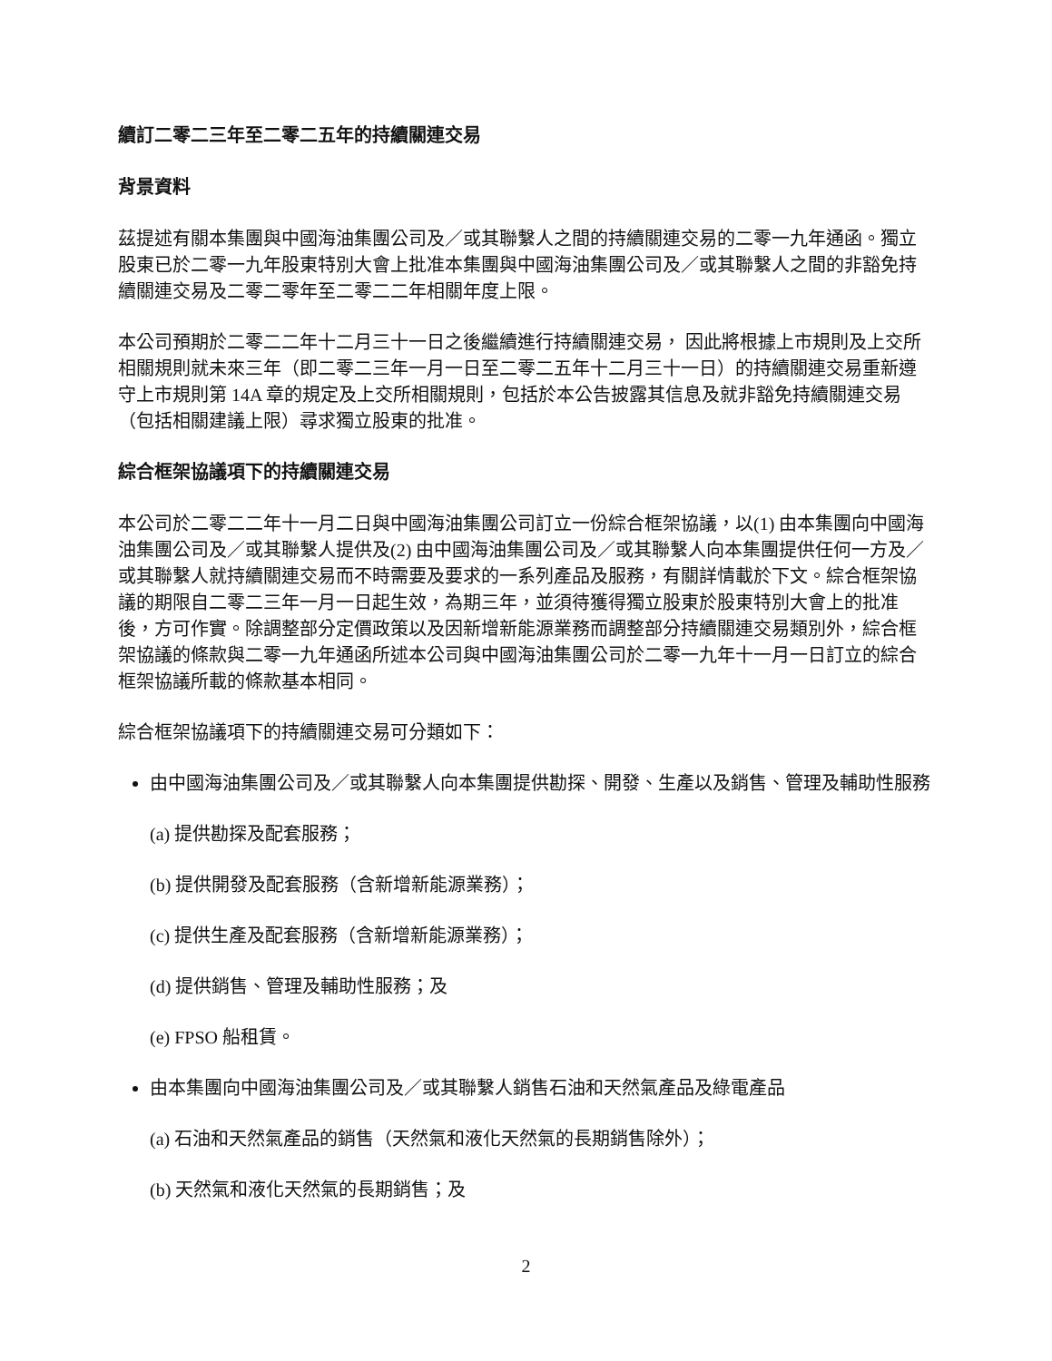續訂二零二三年至二零二五年的持續關連交易
背景資料
茲提述有關本集團與中國海油集團公司及／或其聯繫人之間的持續關連交易的二零一九年通函。獨立股東已於二零一九年股東特別大會上批准本集團與中國海油集團公司及／或其聯繫人之間的非豁免持續關連交易及二零二零年至二零二二年相關年度上限。
本公司預期於二零二二年十二月三十一日之後繼續進行持續關連交易， 因此將根據上市規則及上交所相關規則就未來三年（即二零二三年一月一日至二零二五年十二月三十一日）的持續關連交易重新遵守上市規則第 14A 章的規定及上交所相關規則，包括於本公告披露其信息及就非豁免持續關連交易（包括相關建議上限）尋求獨立股東的批准。
綜合框架協議項下的持續關連交易
本公司於二零二二年十一月二日與中國海油集團公司訂立一份綜合框架協議，以(1) 由本集團向中國海油集團公司及／或其聯繫人提供及(2) 由中國海油集團公司及／或其聯繫人向本集團提供任何一方及／或其聯繫人就持續關連交易而不時需要及要求的一系列產品及服務，有關詳情載於下文。綜合框架協議的期限自二零二三年一月一日起生效，為期三年，並須待獲得獨立股東於股東特別大會上的批准後，方可作實。除調整部分定價政策以及因新增新能源業務而調整部分持續關連交易類別外，綜合框架協議的條款與二零一九年通函所述本公司與中國海油集團公司於二零一九年十一月一日訂立的綜合框架協議所載的條款基本相同。
綜合框架協議項下的持續關連交易可分類如下：
由中國海油集團公司及／或其聯繫人向本集團提供勘探、開發、生產以及銷售、管理及輔助性服務
(a) 提供勘探及配套服務；
(b) 提供開發及配套服務（含新增新能源業務）；
(c) 提供生產及配套服務（含新增新能源業務）；
(d) 提供銷售、管理及輔助性服務；及
(e) FPSO 船租賃。
由本集團向中國海油集團公司及／或其聯繫人銷售石油和天然氣產品及綠電產品
(a) 石油和天然氣產品的銷售（天然氣和液化天然氣的長期銷售除外）；
(b) 天然氣和液化天然氣的長期銷售；及
2